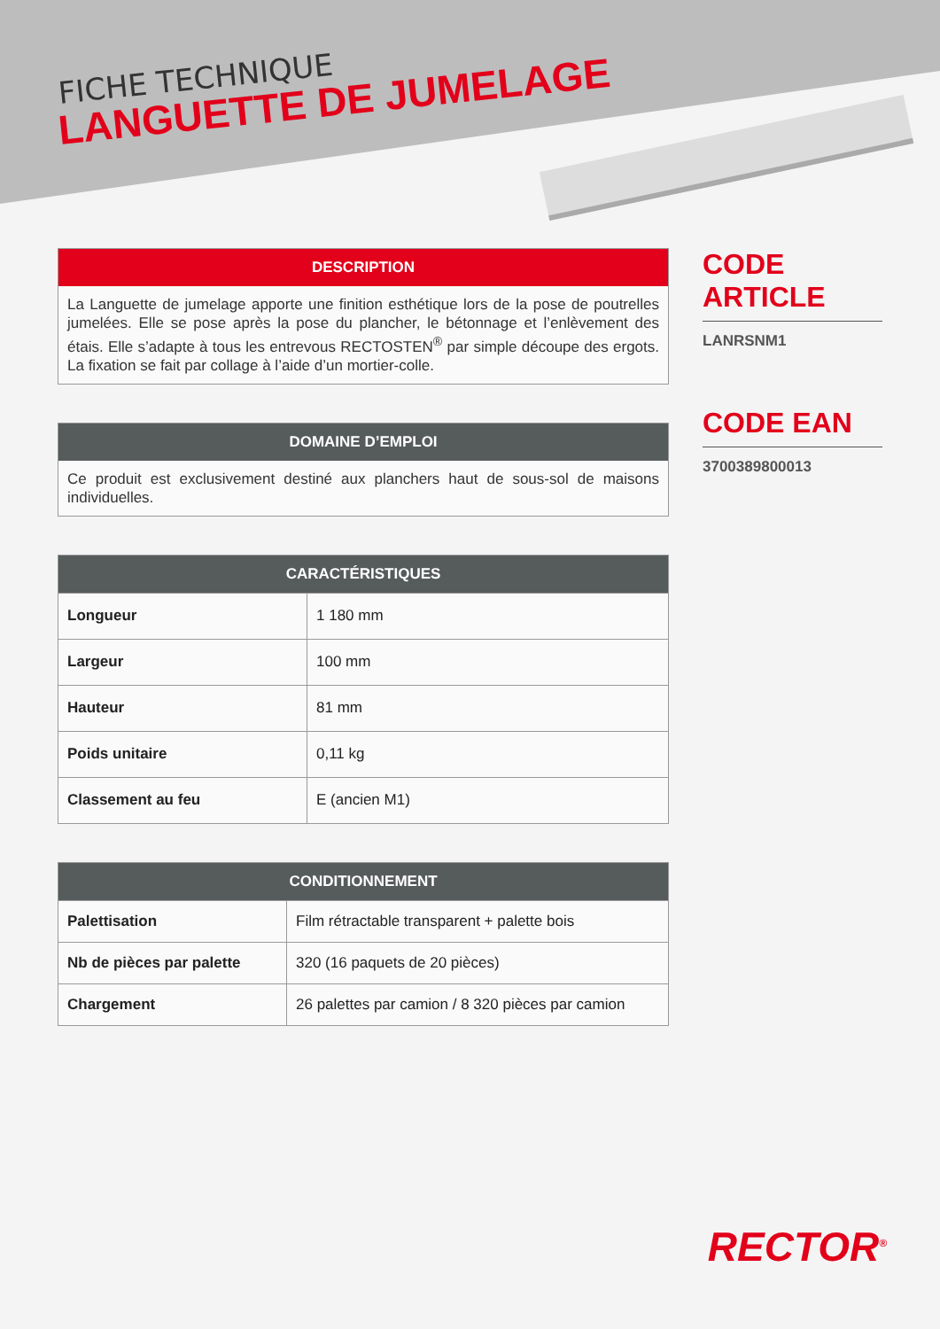FICHE TECHNIQUE
LANGUETTE DE JUMELAGE
DESCRIPTION
La Languette de jumelage apporte une finition esthétique lors de la pose de poutrelles jumelées. Elle se pose après la pose du plancher, le bétonnage et l’enlèvement des étais. Elle s’adapte à tous les entrevous RECTOSTEN<sup>®</sup> par simple découpe des ergots. La fixation se fait par collage à l’aide d’un mortier-colle.
DOMAINE D’EMPLOI
Ce produit est exclusivement destiné aux planchers haut de sous-sol de maisons individuelles.
CARACTÉRISTIQUES
| Longueur | 1 180 mm |
| Largeur | 100 mm |
| Hauteur | 81 mm |
| Poids unitaire | 0,11 kg |
| Classement au feu | E (ancien M1) |
CONDITIONNEMENT
| Palettisation | Film rétractable transparent + palette bois |
| Nb de pièces par palette | 320 (16 paquets de 20 pièces) |
| Chargement | 26 palettes par camion / 8 320 pièces par camion |
CODE ARTICLE
LANRSNM1
CODE EAN
3700389800013
RECTOR<sup>®</sup>